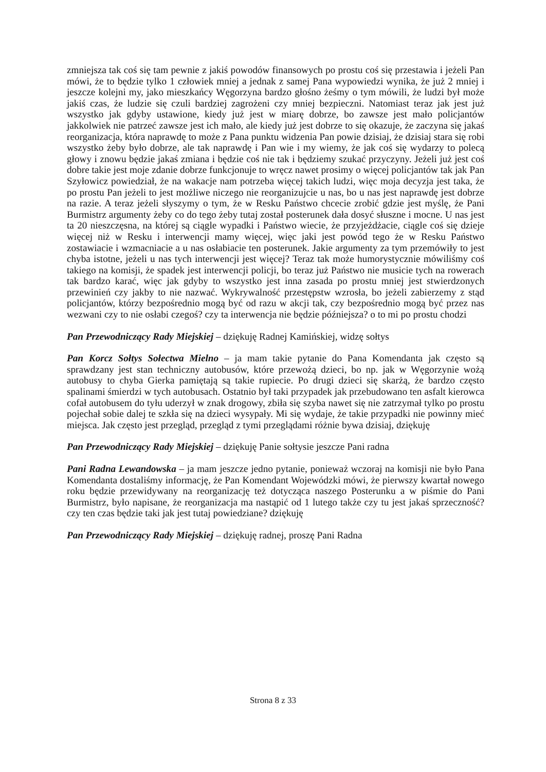zmniejsza tak coś się tam pewnie z jakiś powodów finansowych po prostu coś się przestawia i jeżeli Pan mówi, że to będzie tylko 1 człowiek mniej a jednak z samej Pana wypowiedzi wynika, że już 2 mniej i jeszcze kolejni my, jako mieszkańcy Węgorzyna bardzo głośno żeśmy o tym mówili, że ludzi był może jakiś czas, że ludzie się czuli bardziej zagrożeni czy mniej bezpieczni. Natomiast teraz jak jest już wszystko jak gdyby ustawione, kiedy już jest w miarę dobrze, bo zawsze jest mało policjantów jakkolwiek nie patrzeć zawsze jest ich mało, ale kiedy już jest dobrze to się okazuje, że zaczyna się jakaś reorganizacja, która naprawdę to może z Pana punktu widzenia Pan powie dzisiaj, że dzisiaj stara się robi wszystko żeby było dobrze, ale tak naprawdę i Pan wie i my wiemy, że jak coś się wydarzy to polecą głowy i znowu będzie jakaś zmiana i będzie coś nie tak i będziemy szukać przyczyny. Jeżeli już jest coś dobre takie jest moje zdanie dobrze funkcjonuje to wręcz nawet prosimy o więcej policjantów tak jak Pan Szyłowicz powiedział, że na wakacje nam potrzeba więcej takich ludzi, więc moja decyzja jest taka, że po prostu Pan jeżeli to jest możliwe niczego nie reorganizujcie u nas, bo u nas jest naprawdę jest dobrze na razie. A teraz jeżeli słyszymy o tym, że w Resku Państwo chcecie zrobić gdzie jest myślę, że Pani Burmistrz argumenty żeby co do tego żeby tutaj został posterunek dała dosyć słuszne i mocne. U nas jest ta 20 nieszczęsna, na której są ciągle wypadki i Państwo wiecie, że przyjeżdżacie, ciągle coś się dzieje więcej niż w Resku i interwencji mamy więcej, więc jaki jest powód tego że w Resku Państwo zostawiacie i wzmacniacie a u nas osłabiacie ten posterunek. Jakie argumenty za tym przemówiły to jest chyba istotne, jeżeli u nas tych interwencji jest więcej? Teraz tak może humorystycznie mówiliśmy coś takiego na komisji, że spadek jest interwencji policji, bo teraz już Państwo nie musicie tych na rowerach tak bardzo karać, więc jak gdyby to wszystko jest inna zasada po prostu mniej jest stwierdzonych przewinień czy jakby to nie nazwać. Wykrywalność przestępstw wzrosła, bo jeżeli zabierzemy z stąd policjantów, którzy bezpośrednio mogą być od razu w akcji tak, czy bezpośrednio mogą być przez nas wezwani czy to nie osłabi czegoś? czy ta interwencja nie będzie późniejsza? o to mi po prostu chodzi
Pan Przewodniczący Rady Miejskiej – dziękuję Radnej Kamińskiej, widzę sołtys
Pan Korcz Sołtys Sołectwa Mielno – ja mam takie pytanie do Pana Komendanta jak często są sprawdzany jest stan techniczny autobusów, które przewożą dzieci, bo np. jak w Węgorzynie wożą autobusy to chyba Gierka pamiętają są takie rupiecie. Po drugi dzieci się skarżą, że bardzo często spalinami śmierdzi w tych autobusach. Ostatnio był taki przypadek jak przebudowano ten asfalt kierowca cofał autobusem do tyłu uderzył w znak drogowy, zbiła się szyba nawet się nie zatrzymał tylko po prostu pojechał sobie dalej te szkła się na dzieci wysypały. Mi się wydaje, że takie przypadki nie powinny mieć miejsca. Jak często jest przegląd, przegląd z tymi przeglądami różnie bywa dzisiaj, dziękuję
Pan Przewodniczący Rady Miejskiej – dziękuję Panie sołtysie jeszcze Pani radna
Pani Radna Lewandowska – ja mam jeszcze jedno pytanie, ponieważ wczoraj na komisji nie było Pana Komendanta dostaliśmy informację, że Pan Komendant Wojewódzki mówi, że pierwszy kwartał nowego roku będzie przewidywany na reorganizację też dotycząca naszego Posterunku a w piśmie do Pani Burmistrz, było napisane, że reorganizacja ma nastąpić od 1 lutego także czy tu jest jakaś sprzeczność? czy ten czas będzie taki jak jest tutaj powiedziane? dziękuję
Pan Przewodniczący Rady Miejskiej – dziękuję radnej, proszę Pani Radna
Strona 8 z 33